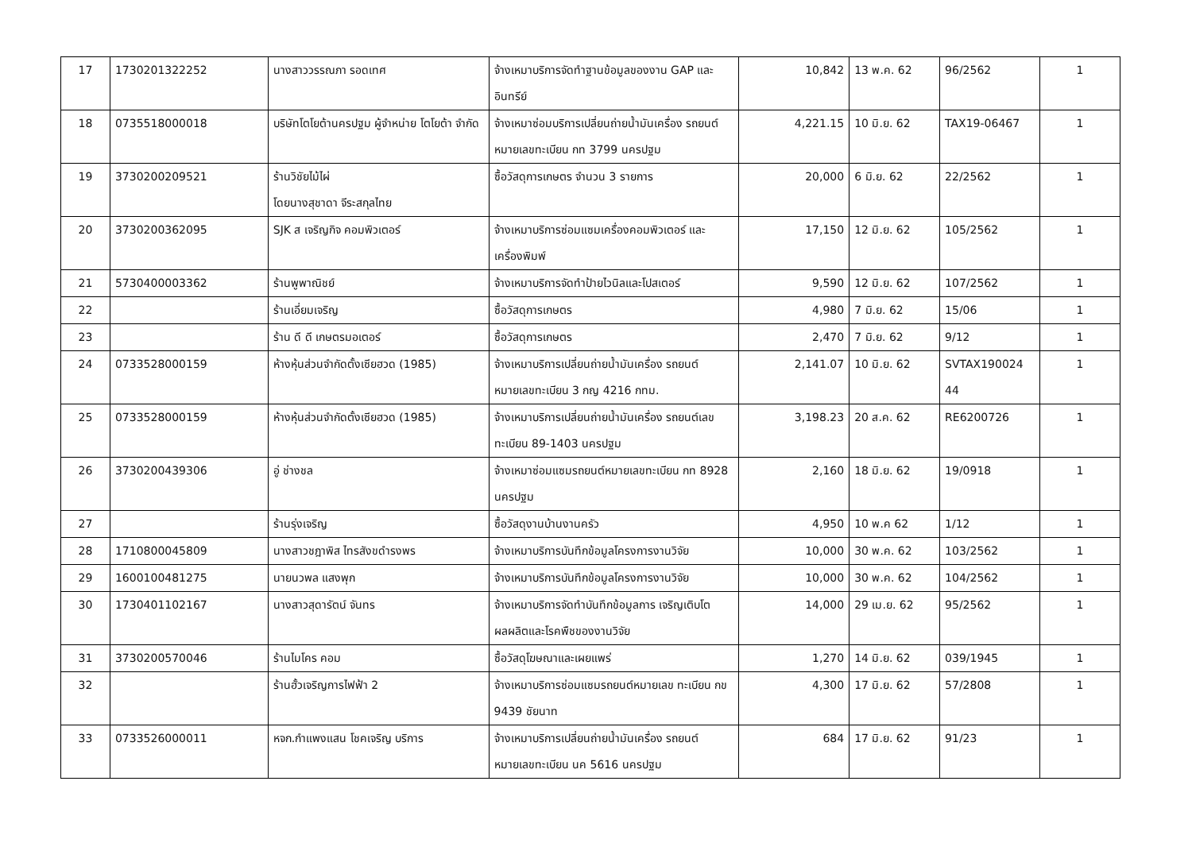| 17 | 1730201322252 | นางสาววรรณภา รอดเทศ | จ้างเหมาบริการจัดทำฐานข้อมูลของงาน GAP และอินทรีย์ | 10,842 | 13 พ.ค. 62 | 96/2562 | 1 |
| 18 | 0735518000018 | บริษัทโตโยต้านครปฐม ผู้จำหน่าย โตโยต้า จำกัด | จ้างเหมาซ่อมบริการเปลี่ยนถ่ายน้ำมันเครื่อง รถยนต์หมายเลขทะเบียน กท 3799 นครปฐม | 4,221.15 | 10 มิ.ย. 62 | TAX19-06467 | 1 |
| 19 | 3730200209521 | ร้านวิชัยไม้ไผ่ โดยนางสุชาดา จีระสกุลไทย | ซื้อวัสดุการเกษตร จำนวน 3 รายการ | 20,000 | 6 มิ.ย. 62 | 22/2562 | 1 |
| 20 | 3730200362095 | SJK ส เจริญกิจ คอมพิวเตอร์ | จ้างเหมาบริการซ่อมแซมเครื่องคอมพิวเตอร์ และเครื่องพิมพ์ | 17,150 | 12 มิ.ย. 62 | 105/2562 | 1 |
| 21 | 5730400003362 | ร้านพูพาณิชย์ | จ้างเหมาบริการจัดทำป้ายไวนิลและโปสเตอร์ | 9,590 | 12 มิ.ย. 62 | 107/2562 | 1 |
| 22 | | ร้านเอี่ยมเจริญ | ซื้อวัสดุการเกษตร | 4,980 | 7 มิ.ย. 62 | 15/06 | 1 |
| 23 | | ร้าน ดี ดี เกษตรมอเตอร์ | ซื้อวัสดุการเกษตร | 2,470 | 7 มิ.ย. 62 | 9/12 | 1 |
| 24 | 0733528000159 | ห้างหุ้นส่วนจำกัดตั้งเซียฮวด (1985) | จ้างเหมาบริการเปลี่ยนถ่ายน้ำมันเครื่อง รถยนต์หมายเลขทะเบียน 3 กญ 4216 กทม. | 2,141.07 | 10 มิ.ย. 62 | SVTAX190024 44 | 1 |
| 25 | 0733528000159 | ห้างหุ้นส่วนจำกัดตั้งเซียฮวด (1985) | จ้างเหมาบริการเปลี่ยนถ่ายน้ำมันเครื่อง รถยนต์เลขทะเบียน 89-1403 นครปฐม | 3,198.23 | 20 ส.ค. 62 | RE6200726 | 1 |
| 26 | 3730200439306 | อู่ ช่างชล | จ้างเหมาซ่อมแซมรถยนต์หมายเลขทะเบียน กท 8928 นครปฐม | 2,160 | 18 มิ.ย. 62 | 19/0918 | 1 |
| 27 | | ร้านรุ่งเจริญ | ซื้อวัสดุงานบ้านงานครัว | 4,950 | 10 พ.ค 62 | 1/12 | 1 |
| 28 | 1710800045809 | นางสาวชฎาพิส ไทรสังขดำรงพร | จ้างเหมาบริการบันทึกข้อมูลโครงการงานวิจัย | 10,000 | 30 พ.ค. 62 | 103/2562 | 1 |
| 29 | 1600100481275 | นายนวพล แสงพุก | จ้างเหมาบริการบันทึกข้อมูลโครงการงานวิจัย | 10,000 | 30 พ.ค. 62 | 104/2562 | 1 |
| 30 | 1730401102167 | นางสาวสุดารัตน์ จันทร | จ้างเหมาบริการจัดทำบันทึกข้อมูลการ เจริญเติบโตผลผลิตและโรคพืชของงานวิจัย | 14,000 | 29 เม.ย. 62 | 95/2562 | 1 |
| 31 | 3730200570046 | ร้านไมโคร คอม | ซื้อวัสดุโฆษณาและเผยแพร่ | 1,270 | 14 มิ.ย. 62 | 039/1945 | 1 |
| 32 | | ร้านฮั้วเจริญการไฟฟ้า 2 | จ้างเหมาบริการซ่อมแซมรถยนต์หมายเลข ทะเบียน กข 9439 ชัยนาท | 4,300 | 17 มิ.ย. 62 | 57/2808 | 1 |
| 33 | 0733526000011 | หจก.กำแพงแสน โชคเจริญ บริการ | จ้างเหมาบริการเปลี่ยนถ่ายน้ำมันเครื่อง รถยนต์หมายเลขทะเบียน นค 5616 นครปฐม | 684 | 17 มิ.ย. 62 | 91/23 | 1 |